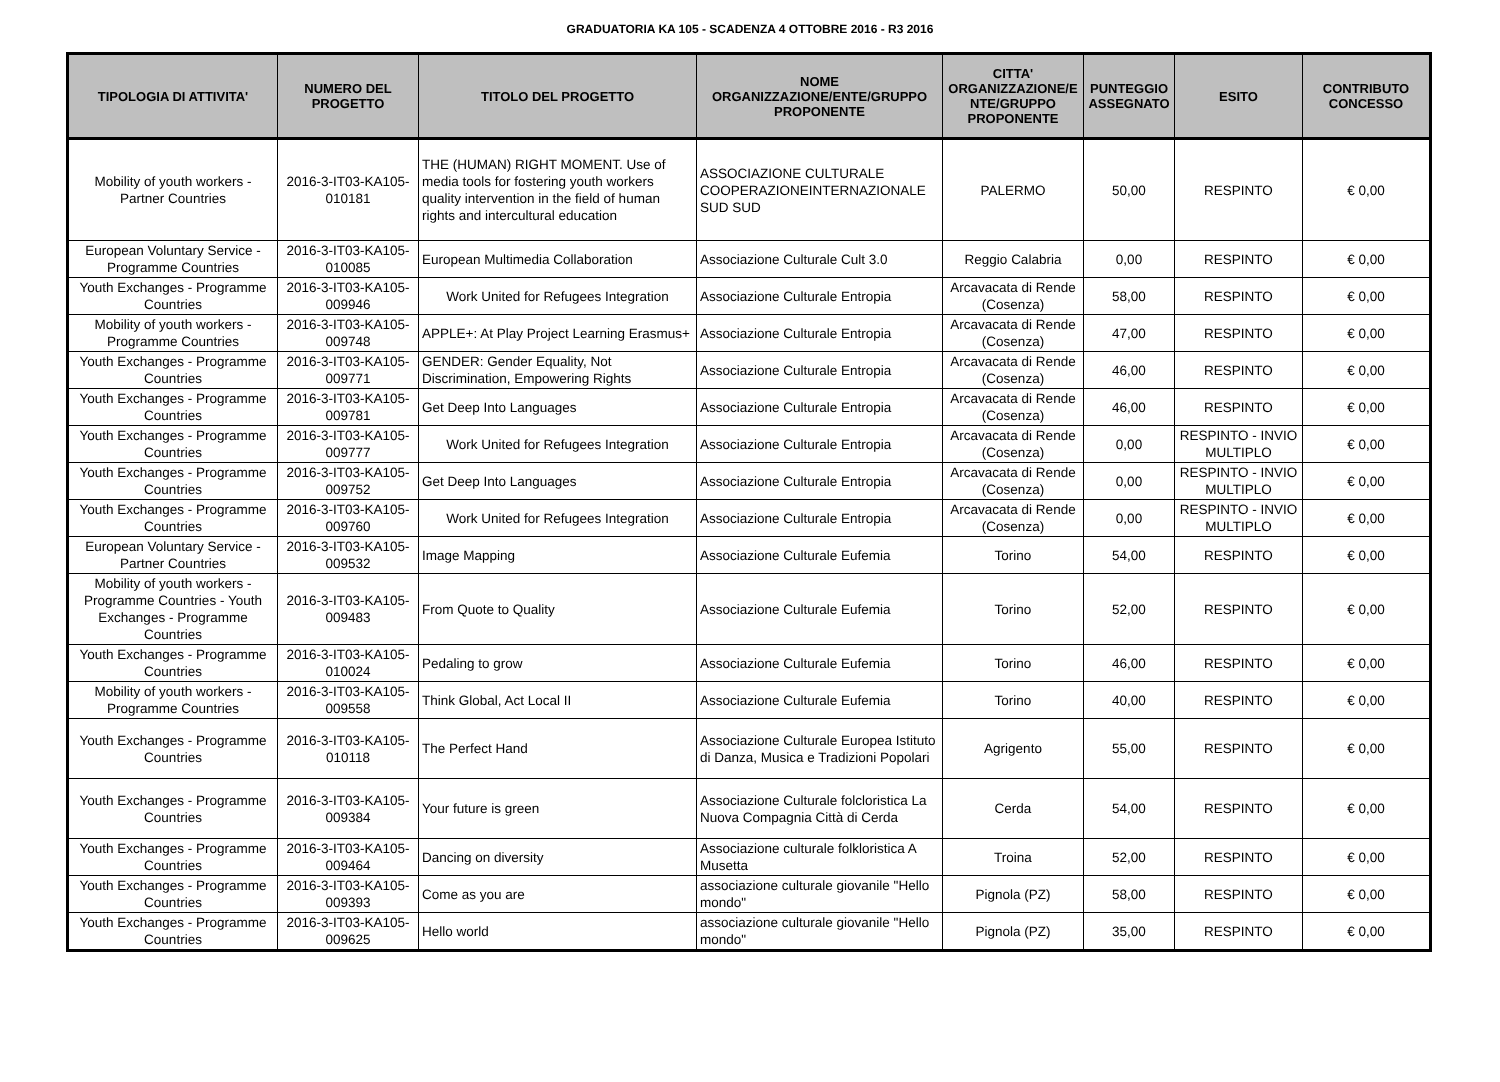GRADUATORIA KA 105 - SCADENZA 4 OTTOBRE 2016 - R3 2016
| TIPOLOGIA DI ATTIVITA' | NUMERO DEL PROGETTO | TITOLO DEL PROGETTO | NOME ORGANIZZAZIONE/ENTE/GRUPPO PROPONENTE | CITTA' ORGANIZZAZIONE/E NTE/GRUPPO PROPONENTE | PUNTEGGIO ASSEGNATO | ESITO | CONTRIBUTO CONCESSO |
| --- | --- | --- | --- | --- | --- | --- | --- |
| Mobility of youth workers - Partner Countries | 2016-3-IT03-KA105-010181 | THE (HUMAN) RIGHT MOMENT. Use of media tools for fostering youth workers quality intervention in the field of human rights and intercultural education | ASSOCIAZIONE CULTURALE COOPERAZIONEINTERNAZIONALE SUD SUD | PALERMO | 50,00 | RESPINTO | € 0,00 |
| European Voluntary Service - Programme Countries | 2016-3-IT03-KA105-010085 | European Multimedia Collaboration | Associazione Culturale Cult 3.0 | Reggio Calabria | 0,00 | RESPINTO | € 0,00 |
| Youth Exchanges - Programme Countries | 2016-3-IT03-KA105-009946 | Work United for Refugees Integration | Associazione Culturale Entropia | Arcavacata di Rende (Cosenza) | 58,00 | RESPINTO | € 0,00 |
| Mobility of youth workers - Programme Countries | 2016-3-IT03-KA105-009748 | APPLE+: At Play Project Learning Erasmus+ | Associazione Culturale Entropia | Arcavacata di Rende (Cosenza) | 47,00 | RESPINTO | € 0,00 |
| Youth Exchanges - Programme Countries | 2016-3-IT03-KA105-009771 | GENDER: Gender Equality, Not Discrimination, Empowering Rights | Associazione Culturale Entropia | Arcavacata di Rende (Cosenza) | 46,00 | RESPINTO | € 0,00 |
| Youth Exchanges - Programme Countries | 2016-3-IT03-KA105-009781 | Get Deep Into Languages | Associazione Culturale Entropia | Arcavacata di Rende (Cosenza) | 46,00 | RESPINTO | € 0,00 |
| Youth Exchanges - Programme Countries | 2016-3-IT03-KA105-009777 | Work United for Refugees Integration | Associazione Culturale Entropia | Arcavacata di Rende (Cosenza) | 0,00 | RESPINTO - INVIO MULTIPLO | € 0,00 |
| Youth Exchanges - Programme Countries | 2016-3-IT03-KA105-009752 | Get Deep Into Languages | Associazione Culturale Entropia | Arcavacata di Rende (Cosenza) | 0,00 | RESPINTO - INVIO MULTIPLO | € 0,00 |
| Youth Exchanges - Programme Countries | 2016-3-IT03-KA105-009760 | Work United for Refugees Integration | Associazione Culturale Entropia | Arcavacata di Rende (Cosenza) | 0,00 | RESPINTO - INVIO MULTIPLO | € 0,00 |
| European Voluntary Service - Partner Countries | 2016-3-IT03-KA105-009532 | Image Mapping | Associazione Culturale Eufemia | Torino | 54,00 | RESPINTO | € 0,00 |
| Mobility of youth workers - Programme Countries - Youth Exchanges - Programme Countries | 2016-3-IT03-KA105-009483 | From Quote to Quality | Associazione Culturale Eufemia | Torino | 52,00 | RESPINTO | € 0,00 |
| Youth Exchanges - Programme Countries | 2016-3-IT03-KA105-010024 | Pedaling to grow | Associazione Culturale Eufemia | Torino | 46,00 | RESPINTO | € 0,00 |
| Mobility of youth workers - Programme Countries | 2016-3-IT03-KA105-009558 | Think Global, Act Local II | Associazione Culturale Eufemia | Torino | 40,00 | RESPINTO | € 0,00 |
| Youth Exchanges - Programme Countries | 2016-3-IT03-KA105-010118 | The Perfect Hand | Associazione Culturale Europea Istituto di Danza, Musica e Tradizioni Popolari | Agrigento | 55,00 | RESPINTO | € 0,00 |
| Youth Exchanges - Programme Countries | 2016-3-IT03-KA105-009384 | Your future is green | Associazione Culturale folcloristica La Nuova Compagnia Città di Cerda | Cerda | 54,00 | RESPINTO | € 0,00 |
| Youth Exchanges - Programme Countries | 2016-3-IT03-KA105-009464 | Dancing on diversity | Associazione culturale folkloristica A Musetta | Troina | 52,00 | RESPINTO | € 0,00 |
| Youth Exchanges - Programme Countries | 2016-3-IT03-KA105-009393 | Come as you are | associazione culturale giovanile "Hello mondo" | Pignola (PZ) | 58,00 | RESPINTO | € 0,00 |
| Youth Exchanges - Programme Countries | 2016-3-IT03-KA105-009625 | Hello world | associazione culturale giovanile "Hello mondo" | Pignola (PZ) | 35,00 | RESPINTO | € 0,00 |